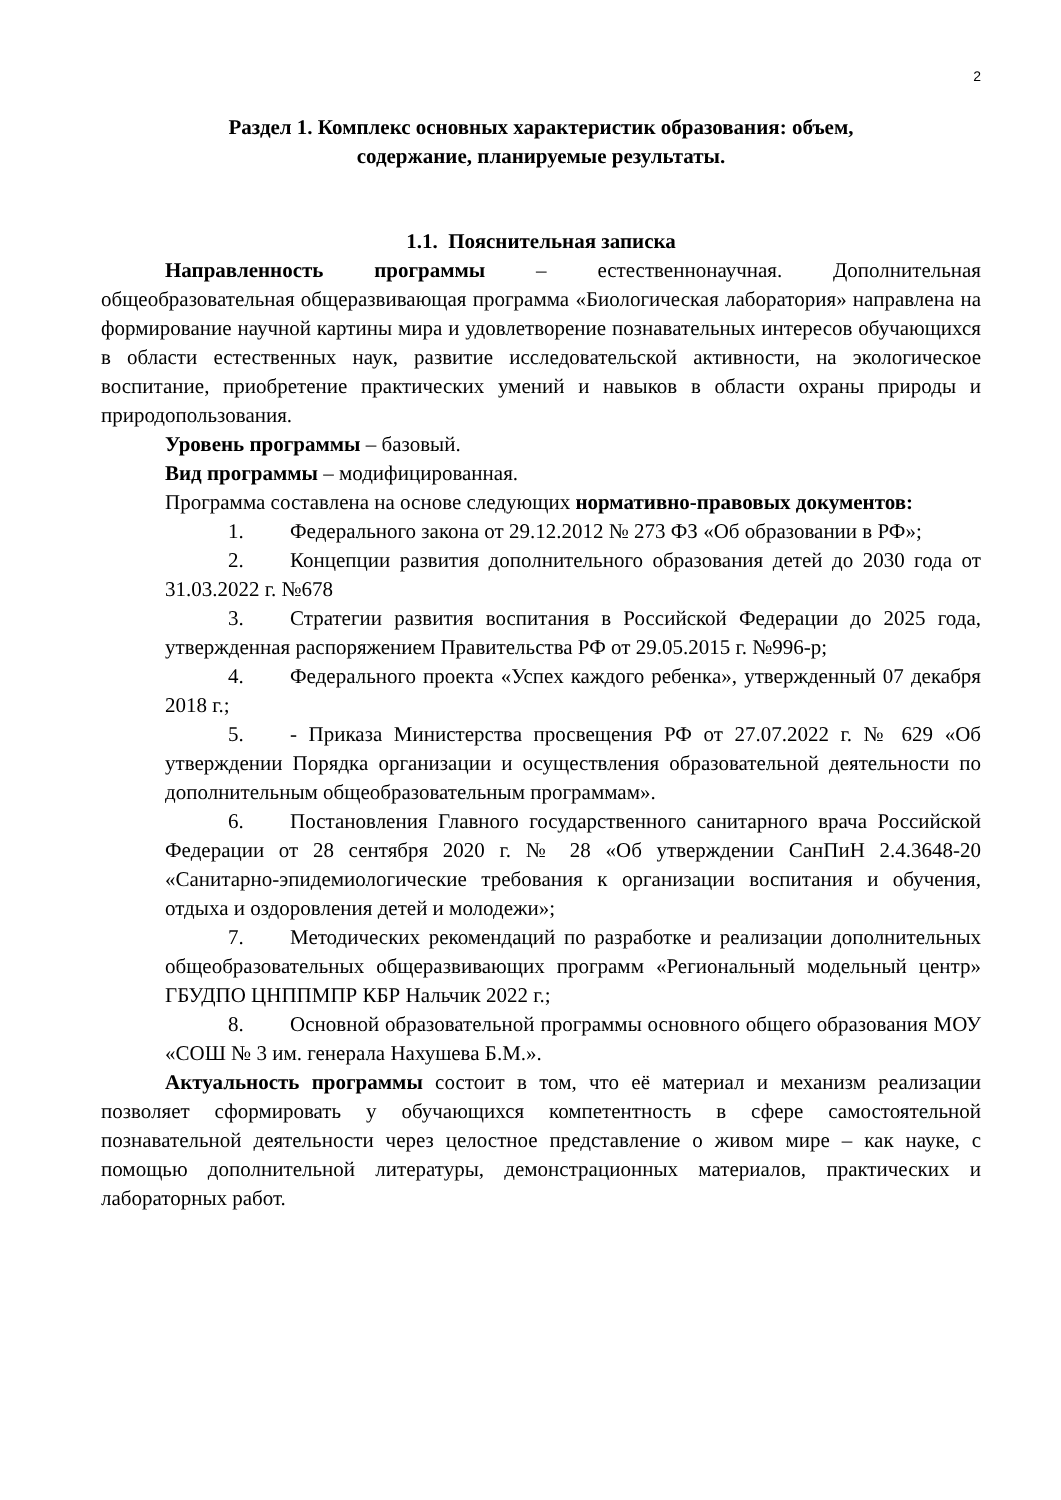2
Раздел 1. Комплекс основных характеристик образования: объем,
содержание, планируемые результаты.
1.1. Пояснительная записка
Направленность программы – естественнонаучная. Дополнительная общеобразовательная общеразвивающая программа «Биологическая лаборатория» направлена на формирование научной картины мира и удовлетворение познавательных интересов обучающихся в области естественных наук, развитие исследовательской активности, на экологическое воспитание, приобретение практических умений и навыков в области охраны природы и природопользования.
Уровень программы – базовый.
Вид программы – модифицированная.
Программа составлена на основе следующих нормативно-правовых документов:
1. Федерального закона от 29.12.2012 № 273 ФЗ «Об образовании в РФ»;
2. Концепции развития дополнительного образования детей до 2030 года от 31.03.2022 г. №678
3. Стратегии развития воспитания в Российской Федерации до 2025 года, утвержденная распоряжением Правительства РФ от 29.05.2015 г. №996-р;
4. Федерального проекта «Успех каждого ребенка», утвержденный 07 декабря 2018 г.;
5. - Приказа Министерства просвещения РФ от 27.07.2022 г. № 629 «Об утверждении Порядка организации и осуществления образовательной деятельности по дополнительным общеобразовательным программам».
6. Постановления Главного государственного санитарного врача Российской Федерации от 28 сентября 2020 г. № 28 «Об утверждении СанПиН 2.4.3648-20 «Санитарно-эпидемиологические требования к организации воспитания и обучения, отдыха и оздоровления детей и молодежи»;
7. Методических рекомендаций по разработке и реализации дополнительных общеобразовательных общеразвивающих программ «Региональный модельный центр» ГБУДПО ЦНППМПР КБР Нальчик 2022 г.;
8. Основной образовательной программы основного общего образования МОУ «СОШ № 3 им. генерала Нахушева Б.М.».
Актуальность программы состоит в том, что её материал и механизм реализации позволяет сформировать у обучающихся компетентность в сфере самостоятельной познавательной деятельности через целостное представление о живом мире – как науке, с помощью дополнительной литературы, демонстрационных материалов, практических и лабораторных работ.